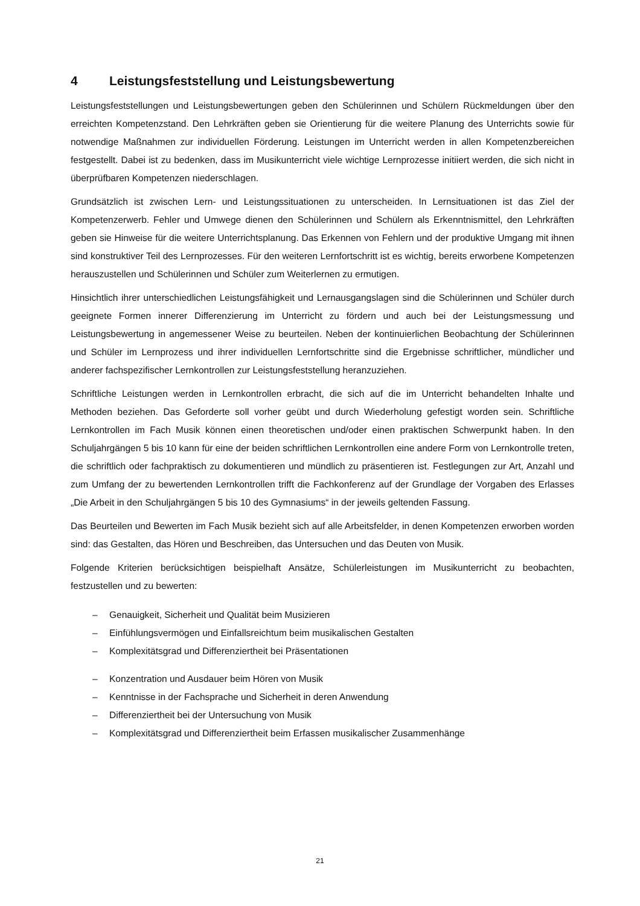4 Leistungsfeststellung und Leistungsbewertung
Leistungsfeststellungen und Leistungsbewertungen geben den Schülerinnen und Schülern Rückmeldungen über den erreichten Kompetenzstand. Den Lehrkräften geben sie Orientierung für die weitere Planung des Unterrichts sowie für notwendige Maßnahmen zur individuellen Förderung. Leistungen im Unterricht werden in allen Kompetenzbereichen festgestellt. Dabei ist zu bedenken, dass im Musikunterricht viele wichtige Lernprozesse initiiert werden, die sich nicht in überprüfbaren Kompetenzen niederschlagen.
Grundsätzlich ist zwischen Lern- und Leistungssituationen zu unterscheiden. In Lernsituationen ist das Ziel der Kompetenzerwerb. Fehler und Umwege dienen den Schülerinnen und Schülern als Erkenntnismittel, den Lehrkräften geben sie Hinweise für die weitere Unterrichtsplanung. Das Erkennen von Fehlern und der produktive Umgang mit ihnen sind konstruktiver Teil des Lernprozesses. Für den weiteren Lernfortschritt ist es wichtig, bereits erworbene Kompetenzen herauszustellen und Schülerinnen und Schüler zum Weiterlernen zu ermutigen.
Hinsichtlich ihrer unterschiedlichen Leistungsfähigkeit und Lernausgangslagen sind die Schülerinnen und Schüler durch geeignete Formen innerer Differenzierung im Unterricht zu fördern und auch bei der Leistungsmessung und Leistungsbewertung in angemessener Weise zu beurteilen. Neben der kontinuierlichen Beobachtung der Schülerinnen und Schüler im Lernprozess und ihrer individuellen Lernfortschritte sind die Ergebnisse schriftlicher, mündlicher und anderer fachspezifischer Lernkontrollen zur Leistungsfeststellung heranzuziehen.
Schriftliche Leistungen werden in Lernkontrollen erbracht, die sich auf die im Unterricht behandelten Inhalte und Methoden beziehen. Das Geforderte soll vorher geübt und durch Wiederholung gefestigt worden sein. Schriftliche Lernkontrollen im Fach Musik können einen theoretischen und/oder einen praktischen Schwerpunkt haben. In den Schuljahrgängen 5 bis 10 kann für eine der beiden schriftlichen Lernkontrollen eine andere Form von Lernkontrolle treten, die schriftlich oder fachpraktisch zu dokumentieren und mündlich zu präsentieren ist. Festlegungen zur Art, Anzahl und zum Umfang der zu bewertenden Lernkontrollen trifft die Fachkonferenz auf der Grundlage der Vorgaben des Erlasses „Die Arbeit in den Schuljahrgängen 5 bis 10 des Gymnasiums“ in der jeweils geltenden Fassung.
Das Beurteilen und Bewerten im Fach Musik bezieht sich auf alle Arbeitsfelder, in denen Kompetenzen erworben worden sind: das Gestalten, das Hören und Beschreiben, das Untersuchen und das Deuten von Musik.
Folgende Kriterien berücksichtigen beispielhaft Ansätze, Schülerleistungen im Musikunterricht zu beobachten, festzustellen und zu bewerten:
– Genauigkeit, Sicherheit und Qualität beim Musizieren
– Einfühlungsvermögen und Einfallsreichtum beim musikalischen Gestalten
– Komplexitätsgrad und Differenziertheit bei Präsentationen
– Konzentration und Ausdauer beim Hören von Musik
– Kenntnisse in der Fachsprache und Sicherheit in deren Anwendung
– Differenziertheit bei der Untersuchung von Musik
– Komplexitätsgrad und Differenziertheit beim Erfassen musikalischer Zusammenhänge
21